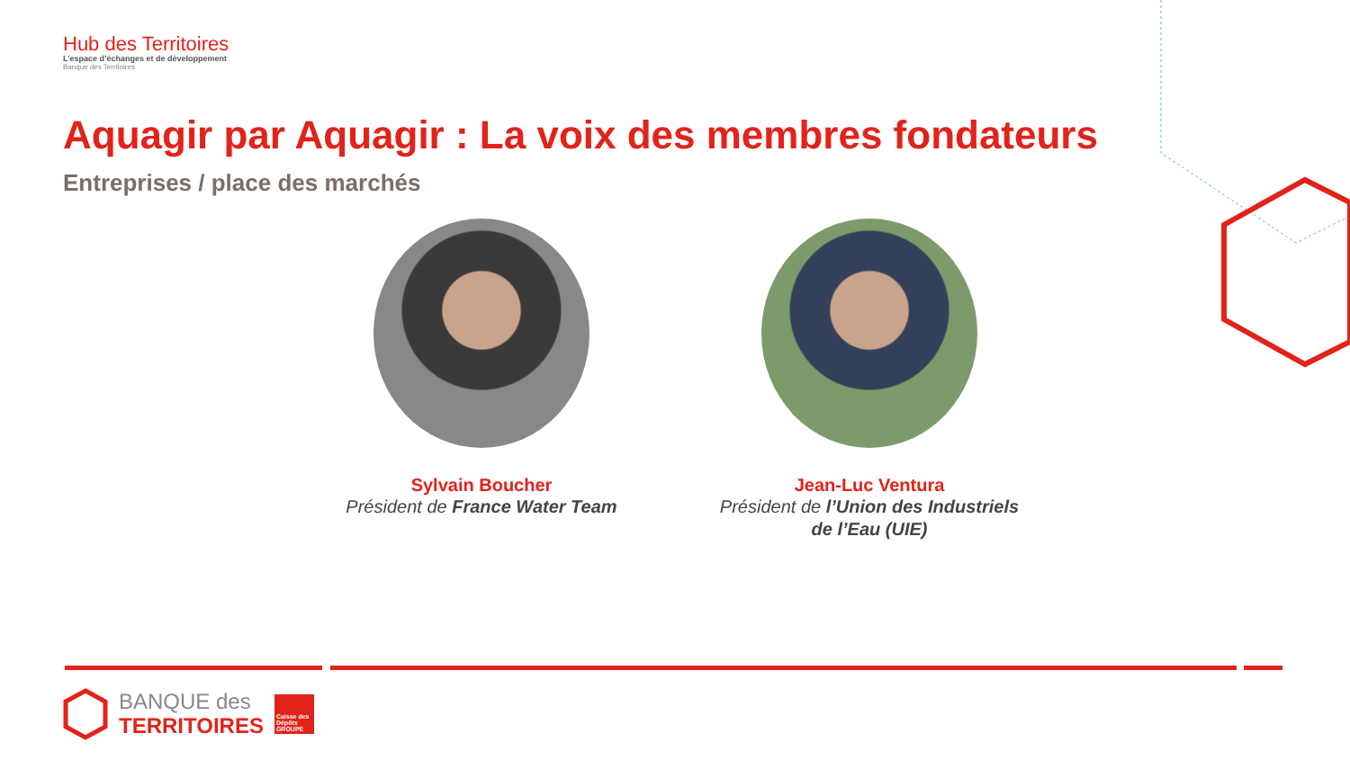Hub des Territoires
L’espace d’échanges et de développement
Banque des Territoires
Aquagir par Aquagir : La voix des membres fondateurs
Entreprises / place des marchés
Sylvain Boucher
Président de France Water Team
Jean-Luc Ventura
Président de l’Union des Industriels de l’Eau (UIE)
BANQUE des
TERRITOIRES
Caisse des Dépôts
GROUPE